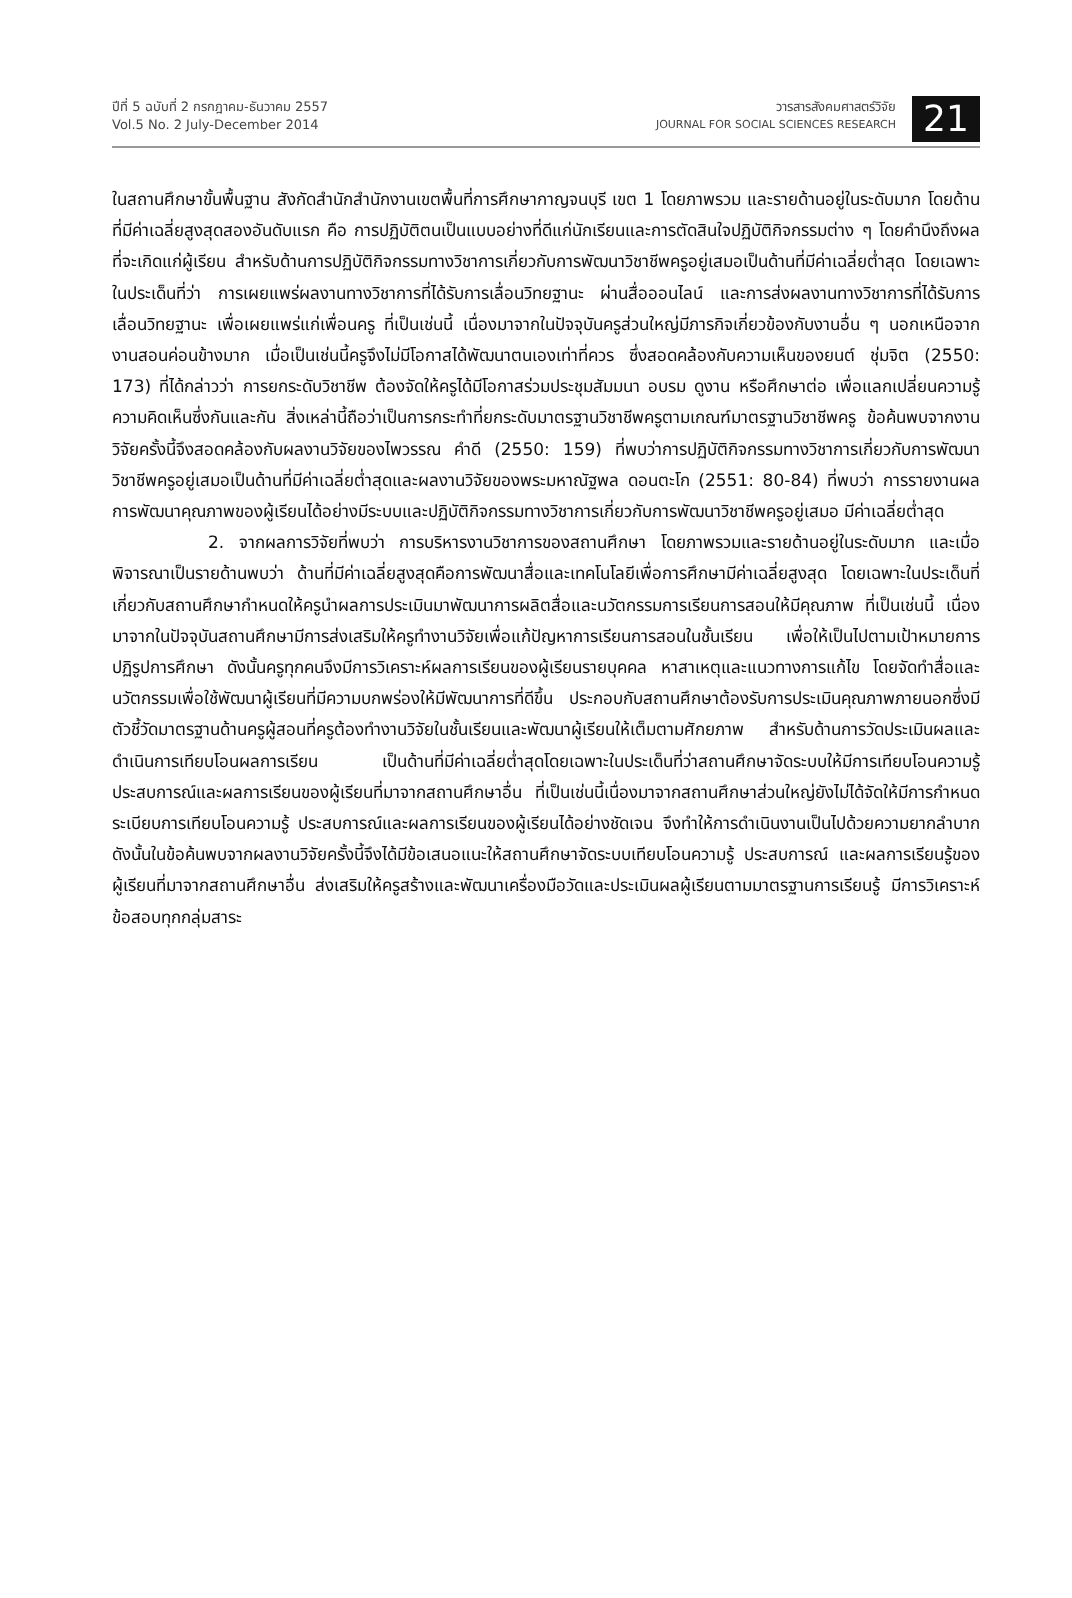ปีที่ 5 ฉบับที่ 2 กรกฎาคม-ธันวาคม 2557
Vol.5 No. 2 July-December 2014
วารสารสังคมศาสตร์วิจัย
JOURNAL FOR SOCIAL SCIENCES RESEARCH
21
ในสถานศึกษาขั้นพื้นฐาน สังกัดสำนักสำนักงานเขตพื้นที่การศึกษากาญจนบุรี เขต 1 โดยภาพรวม และรายด้านอยู่ในระดับมาก โดยด้านที่มีค่าเฉลี่ยสูงสุดสองอันดับแรก คือ การปฏิบัติตนเป็นแบบอย่างที่ดีแก่นักเรียนและการตัดสินใจปฏิบัติกิจกรรมต่าง ๆ โดยคำนึงถึงผลที่จะเกิดแก่ผู้เรียน สำหรับด้านการปฏิบัติกิจกรรมทางวิชาการเกี่ยวกับการพัฒนาวิชาชีพครูอยู่เสมอเป็นด้านที่มีค่าเฉลี่ยต่ำสุด โดยเฉพาะในประเด็นที่ว่า การเผยแพร่ผลงานทางวิชาการที่ได้รับการเลื่อนวิทยฐานะ ผ่านสื่อออนไลน์ และการส่งผลงานทางวิชาการที่ได้รับการเลื่อนวิทยฐานะ เพื่อเผยแพร่แก่เพื่อนครู ที่เป็นเช่นนี้ เนื่องมาจากในปัจจุบันครูส่วนใหญ่มีภารกิจเกี่ยวข้องกับงานอื่น ๆ นอกเหนือจากงานสอนค่อนข้างมาก เมื่อเป็นเช่นนี้ครูจึงไม่มีโอกาสได้พัฒนาตนเองเท่าที่ควร ซึ่งสอดคล้องกับความเห็นของยนต์ ชุ่มจิต (2550: 173) ที่ได้กล่าวว่า การยกระดับวิชาชีพ ต้องจัดให้ครูได้มีโอกาสร่วมประชุมสัมมนา อบรม ดูงาน หรือศึกษาต่อ เพื่อแลกเปลี่ยนความรู้ความคิดเห็นซึ่งกันและกัน สิ่งเหล่านี้ถือว่าเป็นการกระทำที่ยกระดับมาตรฐานวิชาชีพครูตามเกณฑ์มาตรฐานวิชาชีพครู ข้อค้นพบจากงานวิจัยครั้งนี้จึงสอดคล้องกับผลงานวิจัยของไพวรรณ คำดี (2550: 159) ที่พบว่าการปฏิบัติกิจกรรมทางวิชาการเกี่ยวกับการพัฒนาวิชาชีพครูอยู่เสมอเป็นด้านที่มีค่าเฉลี่ยต่ำสุดและผลงานวิจัยของพระมหาณัฐพล ดอนตะโก (2551: 80-84) ที่พบว่า การรายงานผลการพัฒนาคุณภาพของผู้เรียนได้อย่างมีระบบและปฏิบัติกิจกรรมทางวิชาการเกี่ยวกับการพัฒนาวิชาชีพครูอยู่เสมอ มีค่าเฉลี่ยต่ำสุด
2. จากผลการวิจัยที่พบว่า การบริหารงานวิชาการของสถานศึกษา โดยภาพรวมและรายด้านอยู่ในระดับมาก และเมื่อพิจารณาเป็นรายด้านพบว่า ด้านที่มีค่าเฉลี่ยสูงสุดคือการพัฒนาสื่อและเทคโนโลยีเพื่อการศึกษามีค่าเฉลี่ยสูงสุด โดยเฉพาะในประเด็นที่เกี่ยวกับสถานศึกษากำหนดให้ครูนำผลการประเมินมาพัฒนาการผลิตสื่อและนวัตกรรมการเรียนการสอนให้มีคุณภาพ ที่เป็นเช่นนี้ เนื่องมาจากในปัจจุบันสถานศึกษามีการส่งเสริมให้ครูทำงานวิจัยเพื่อแก้ปัญหาการเรียนการสอนในชั้นเรียน เพื่อให้เป็นไปตามเป้าหมายการปฏิรูปการศึกษา ดังนั้นครูทุกคนจึงมีการวิเคราะห์ผลการเรียนของผู้เรียนรายบุคคล หาสาเหตุและแนวทางการแก้ไข โดยจัดทำสื่อและนวัตกรรมเพื่อใช้พัฒนาผู้เรียนที่มีความบกพร่องให้มีพัฒนาการที่ดีขึ้น ประกอบกับสถานศึกษาต้องรับการประเมินคุณภาพภายนอกซึ่งมีตัวชี้วัดมาตรฐานด้านครูผู้สอนที่ครูต้องทำงานวิจัยในชั้นเรียนและพัฒนาผู้เรียนให้เต็มตามศักยภาพ สำหรับด้านการวัดประเมินผลและดำเนินการเทียบโอนผลการเรียน เป็นด้านที่มีค่าเฉลี่ยต่ำสุดโดยเฉพาะในประเด็นที่ว่าสถานศึกษาจัดระบบให้มีการเทียบโอนความรู้ ประสบการณ์และผลการเรียนของผู้เรียนที่มาจากสถานศึกษาอื่น ที่เป็นเช่นนี้เนื่องมาจากสถานศึกษาส่วนใหญ่ยังไม่ได้จัดให้มีการกำหนดระเบียบการเทียบโอนความรู้ ประสบการณ์และผลการเรียนของผู้เรียนได้อย่างชัดเจน จึงทำให้การดำเนินงานเป็นไปด้วยความยากลำบาก ดังนั้นในข้อค้นพบจากผลงานวิจัยครั้งนี้จึงได้มีข้อเสนอแนะให้สถานศึกษาจัดระบบเทียบโอนความรู้ ประสบการณ์ และผลการเรียนรู้ของผู้เรียนที่มาจากสถานศึกษาอื่น ส่งเสริมให้ครูสร้างและพัฒนาเครื่องมือวัดและประเมินผลผู้เรียนตามมาตรฐานการเรียนรู้ มีการวิเคราะห์ข้อสอบทุกกลุ่มสาระ